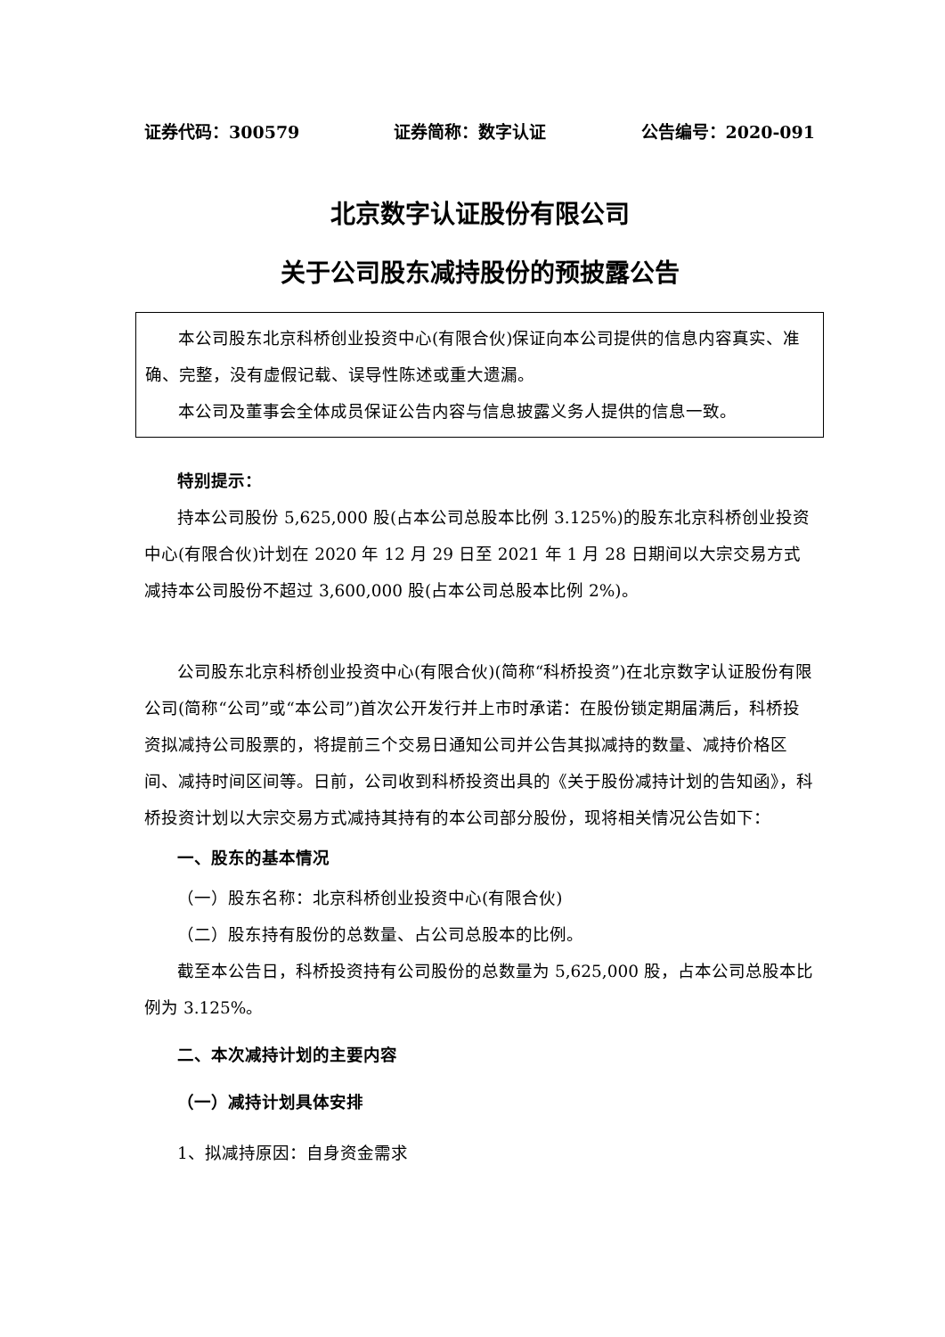证券代码：300579 证券简称：数字认证 公告编号：2020-091
北京数字认证股份有限公司
关于公司股东减持股份的预披露公告
本公司股东北京科桥创业投资中心(有限合伙)保证向本公司提供的信息内容真实、准确、完整，没有虚假记载、误导性陈述或重大遗漏。
本公司及董事会全体成员保证公告内容与信息披露义务人提供的信息一致。
特别提示：
持本公司股份 5,625,000 股(占本公司总股本比例 3.125%)的股东北京科桥创业投资中心(有限合伙)计划在 2020 年 12 月 29 日至 2021 年 1 月 28 日期间以大宗交易方式减持本公司股份不超过 3,600,000 股(占本公司总股本比例 2%)。
公司股东北京科桥创业投资中心(有限合伙)(简称“科桥投资”)在北京数字认证股份有限公司(简称“公司”或“本公司”)首次公开发行并上市时承诺：在股份锁定期届满后，科桥投资拟减持公司股票的，将提前三个交易日通知公司并公告其拟减持的数量、减持价格区间、减持时间区间等。日前，公司收到科桥投资出具的《关于股份减持计划的告知函》，科桥投资计划以大宗交易方式减持其持有的本公司部分股份，现将相关情况公告如下：
一、股东的基本情况
（一）股东名称：北京科桥创业投资中心(有限合伙)
（二）股东持有股份的总数量、占公司总股本的比例。
截至本公告日，科桥投资持有公司股份的总数量为 5,625,000 股，占本公司总股本比例为 3.125%。
二、本次减持计划的主要内容
（一）减持计划具体安排
1、拟减持原因：自身资金需求